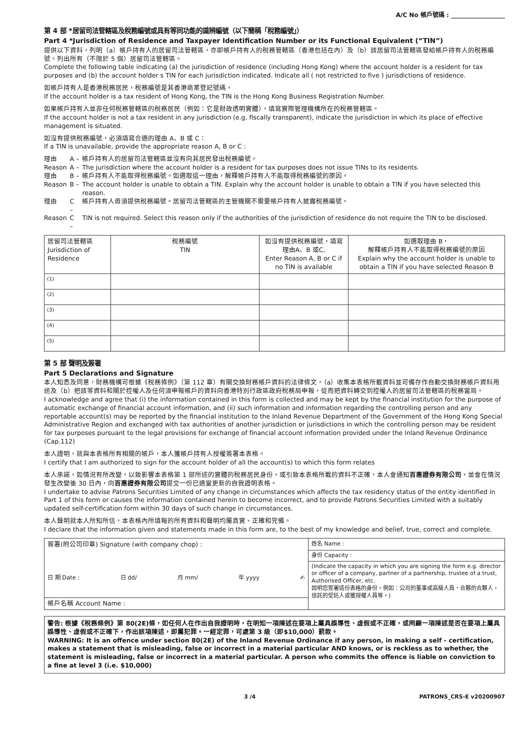A/C No 帳戶號碼 : __________________
第 4 部 *居留司法管轄區及稅務編號或具有等同功能的識辨編號（以下簡稱「稅務編號」）
Part 4 *Jurisdiction of Residence and Taxpayer Identification Number or its Functional Equivalent (“TIN”)
提供以下資料，列明（a）帳戶持有人的居留司法管轄區，亦即帳戶持有人的稅務管轄區（香港包括在內）及（b）該居留司法管轄區發給帳戶持有人的稅務編號。列出所有（不限於 5 個）居留司法管轄區。
Complete the following table indicating (a) the jurisdiction of residence (including Hong Kong) where the account holder is a resident for tax purposes and (b) the account holder s TIN for each jurisdiction indicated. Indicate all ( not restricted to five ) jurisdictions of residence.
如帳戶持有人是香港稅務居民，稅務編號是其香港商業登記號碼。
If the account holder is a tax resident of Hong Kong, the TIN is the Hong Kong Business Registration Number.
如果帳戶持有人並非任何稅務管轄區的稅務居民（例如：它是財政透明實體），填寫實際管理機構所在的稅務管轄區。
If the account holder is not a tax resident in any jurisdiction (e.g. fiscally transparent), indicate the jurisdiction in which its place of effective management is situated.
如沒有提供稅務編號，必須填寫合適的理由 A、B 或 C：
If a TIN is unavailable, provide the appropriate reason A, B or C :
| 理由 | A – | 帳戶持有人的居留司法管轄區並沒有向其居民發出稅務編號。 |
| Reason | A – | The jurisdiction where the account holder is a resident for tax purposes does not issue TINs to its residents. |
| 理由 | B – | 帳戶持有人不能取得稅務編號。如選取這一理由，解釋帳戶持有人不能取得稅務編號的原因。 |
| Reason | B – | The account holder is unable to obtain a TIN. Explain why the account holder is unable to obtain a TIN if you have selected this reason. |
| 理由 | C – | 帳戶持有人毋須提供稅務編號。居留司法管轄區的主管機關不需要帳戶持有人披露稅務編號。 |
| Reason | C – | TIN is not required. Select this reason only if the authorities of the jurisdiction of residence do not require the TIN to be disclosed. |
| 居留司法管轄區 Jurisdiction of Residence | 稅務編號 TIN | 如沒有提供稅務編號，填寫理由A、B 或C, Enter Reason A, B or C if no TIN is available | 如選取理由 B， 解釋帳戶持有人不能取得稅務編號的原因 Explain why the account holder is unable to obtain a TIN if you have selected Reason B |
| --- | --- | --- | --- |
| (1) | | | |
| (2) | | | |
| (3) | | | |
| (4) | | | |
| (5) | | | |
第 5 部 聲明及簽署
Part 5 Declarations and Signature
本人知悉及同意，財務機構可根據《稅務條例》（第 112 章）有關交換財務帳戶資料的法律條文，（a）收集本表格所載資料並可備存作自動交換財務帳戶資料用途及（b）把該等資料和關於控權人及任何須申報帳戶的資料向香港特別行政區政府稅務局申報，從而把資料轉交到控權人的居留司法管轄區的稅務當局。
I acknowledge and agree that (i) the information contained in this form is collected and may be kept by the financial institution for the purpose of automatic exchange of financial account information, and (ii) such information and information regarding the controlling person and any reportable account(s) may be reported by the financial institution to the Inland Revenue Department of the Government of the Hong Kong Special Administrative Region and exchanged with tax authorities of another jurisdiction or jurisdictions in which the controlling person may be resident for tax purposes pursuant to the legal provisions for exchange of financial account information provided under the Inland Revenue Ordinance (Cap.112)
本人證明，就與本表格所有相關的帳戶，本人獲帳戶持有人授權簽署本表格。
I certify that I am authorized to sign for the account holder of all the account(s) to which this form relates
本人承諾，如情況有所改變，以致影響本表格第 1 部所述的實體的稅務居民身份，或引致本表格所載的資料不正確，本人會通知百惠證券有限公司，並會在情況發生改變後 30 日內，向百惠證券有限公司提交一份已適當更新的自我證明表格。
I undertake to advise Patrons Securities Limited of any change in circumstances which affects the tax residency status of the entity identified in Part 1 of this form or causes the information contained herein to become incorrect, and to provide Patrons Securities Limited with a suitably updated self-certification form within 30 days of such change in circumstances.
本人聲明就本人所知所信，本表格內所填報的所有資料和聲明均屬真實、正確和完備。
I declare that the information given and statements made in this form are, to the best of my knowledge and belief, true, correct and complete.
| 簽署(附公司印章) Signature (with company chop) : 日 期 Date : 日 dd/ 月 mm/ 年 yyyy ✍ | 姓名 Name : |
| | 身份 Capacity : |
| | (Indicate the capacity in which you are signing the form e.g. director or officer of a company, partner of a partnership, trustee of a trust, Authorised Officer, etc. 說明您簽署這份表格的身份。例如：公司的董事或高級人員、合夥的合夥人，信託的受託人或獲授權人員等。) |
| 帳戶名稱 Account Name : | |
警告: 根據《稅務條例》第 80(2E)條，如任何人在作出自我證明時，在明知一項陳述在要項上屬具誤導性、虛假或不正確，或罔顧一項陳述是否在要項上屬具誤導性、虛假或不正確下，作出該項陳述，即屬犯罪。一經定罪，可處第 3 級（即$10,000）罰款。
WARNING: It is an offence under section 80(2E) of the Inland Revenue Ordinance if any person, in making a self - certification, makes a statement that is misleading, false or incorrect in a material particular AND knows, or is reckless as to whether, the statement is misleading, false or incorrect in a material particular. A person who commits the offence is liable on conviction to a fine at level 3 (i.e. $10,000)
3 /4 PATRONS_CRS-E v20200907